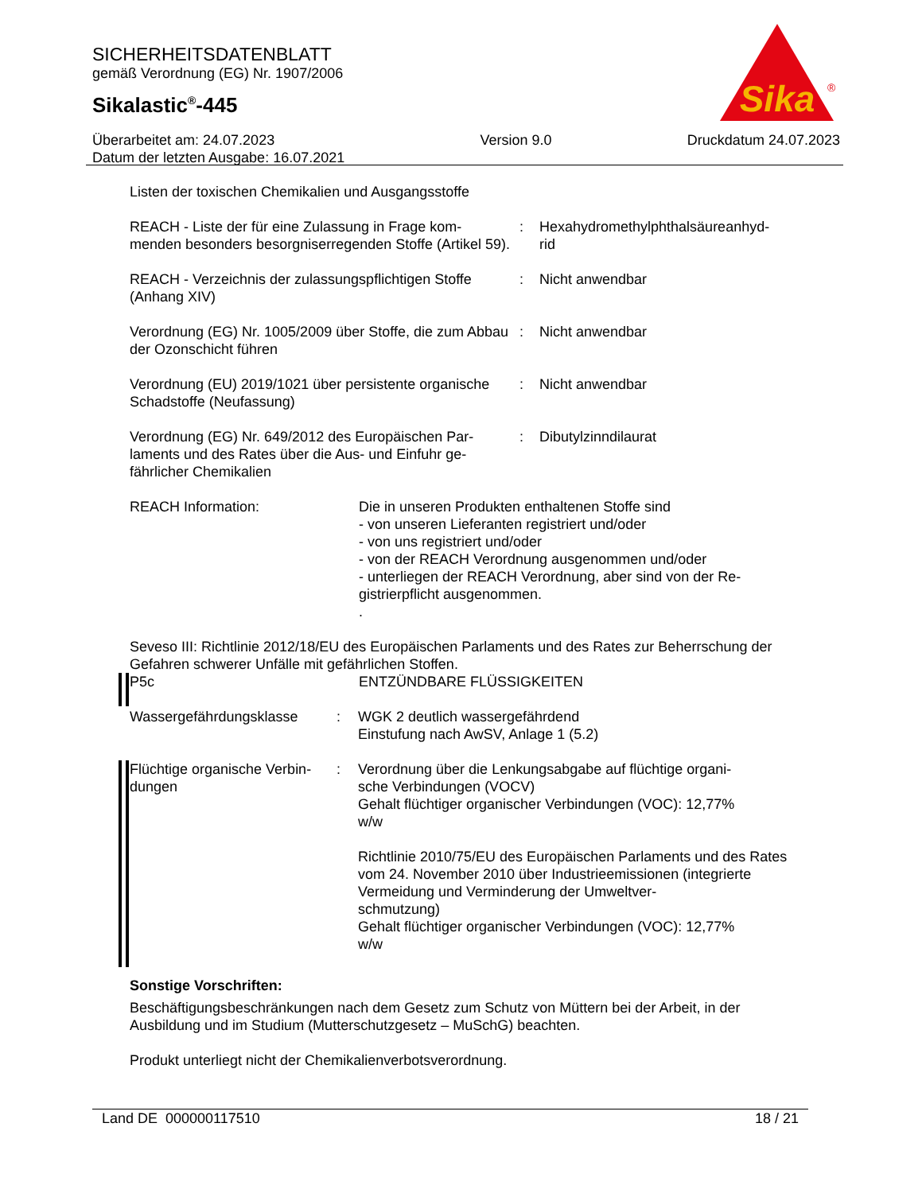SICHERHEITSDATENBLATT
gemäß Verordnung (EG) Nr. 1907/2006
Sikalastic<sup>®</sup>-445
Sika
®
Überarbeitet am: 24.07.2023
Datum der letzten Ausgabe: 16.07.2021
Version 9.0 Druckdatum 24.07.2023
Listen der toxischen Chemikalien und Ausgangsstoffe
REACH - Liste der für eine Zulassung in Frage kom-
menden besonders besorgniserregenden Stoffe (Artikel 59).
: Hexahydromethylphthalsäureanhyd-
rid
REACH - Verzeichnis der zulassungspflichtigen Stoffe (Anhang XIV)
: Nicht anwendbar
Verordnung (EG) Nr. 1005/2009 über Stoffe, die zum Abbau der Ozonschicht führen
: Nicht anwendbar
Verordnung (EU) 2019/1021 über persistente organische Schadstoffe (Neufassung)
: Nicht anwendbar
Verordnung (EG) Nr. 649/2012 des Europäischen Par-
laments und des Rates über die Aus- und Einfuhr ge-
fährlicher Chemikalien
: Dibutylzinndilaurat
REACH Information: Die in unseren Produkten enthaltenen Stoffe sind
- von unseren Lieferanten registriert und/oder
- von uns registriert und/oder
- von der REACH Verordnung ausgenommen und/oder
- unterliegen der REACH Verordnung, aber sind von der Re-
gistrierpflicht ausgenommen.
.
Seveso III: Richtlinie 2012/18/EU des Europäischen Parlaments und des Rates zur Beherrschung der Gefahren schwerer Unfälle mit gefährlichen Stoffen.
P5c ENTZÜNDBARE FLÜSSIGKEITEN
Wassergefährdungsklasse : WGK 2 deutlich wassergefährdend
Einstufung nach AwSV, Anlage 1 (5.2)
Flüchtige organische Verbin-
dungen
: Verordnung über die Lenkungsabgabe auf flüchtige organi-
sche Verbindungen (VOCV)
Gehalt flüchtiger organischer Verbindungen (VOC): 12,77%
w/w
Richtlinie 2010/75/EU des Europäischen Parlaments und des Rates vom 24. November 2010 über Industrieemissionen (integrierte Vermeidung und Verminderung der Umweltver-
schmutzung)
Gehalt flüchtiger organischer Verbindungen (VOC): 12,77%
w/w
Sonstige Vorschriften:
Beschäftigungsbeschränkungen nach dem Gesetz zum Schutz von Müttern bei der Arbeit, in der Ausbildung und im Studium (Mutterschutzgesetz – MuSchG) beachten.
Produkt unterliegt nicht der Chemikalienverbotsverordnung.
Land DE 000000117510 18 / 21